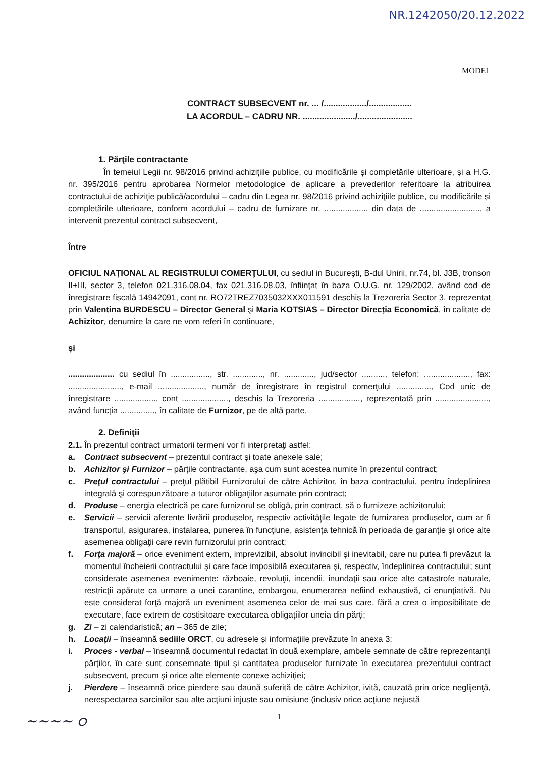NR.1242050/20.12.2022
MODEL
CONTRACT SUBSECVENT nr. ... /................../..................
LA ACORDUL – CADRU NR. ....................../.......................
1. Părţile contractante
În temeiul Legii nr. 98/2016 privind achizițiile publice, cu modificările și completările ulterioare, și a H.G. nr. 395/2016 pentru aprobarea Normelor metodologice de aplicare a prevederilor referitoare la atribuirea contractului de achiziţie publică/acordului – cadru din Legea nr. 98/2016 privind achiziţiile publice, cu modificările și completările ulterioare, conform acordului – cadru de furnizare nr. ................... din data de .........................., a intervenit prezentul contract subsecvent,
Între
OFICIUL NAŢIONAL AL REGISTRULUI COMERŢULUI, cu sediul in Bucureşti, B-dul Unirii, nr.74, bl. J3B, tronson II+III, sector 3, telefon 021.316.08.04, fax 021.316.08.03, înfiinţat în baza O.U.G. nr. 129/2002, având cod de înregistrare fiscală 14942091, cont nr. RO72TREZ7035032XXX011591 deschis la Trezoreria Sector 3, reprezentat prin Valentina BURDESCU – Director General şi Maria KOTSIAS – Director Direcția Economică, în calitate de Achizitor, denumire la care ne vom referi în continuare,
şi
.................... cu sediul în ................., str. ............., nr. ............., jud/sector .........., telefon: ...................., fax: ......................., e-mail ...................., număr de înregistrare în registrul comerţului ..............., Cod unic de înregistrare .................., cont ...................., deschis la Trezoreria .................., reprezentată prin ......................., având funcția ..............., în calitate de Furnizor, pe de altă parte,
2. Definiţii
2.1. În prezentul contract urmatorii termeni vor fi interpretaţi astfel:
a. Contract subsecvent – prezentul contract şi toate anexele sale;
b. Achizitor şi Furnizor – părţile contractante, aşa cum sunt acestea numite în prezentul contract;
c. Preţul contractului – preţul plătibil Furnizorului de către Achizitor, în baza contractului, pentru îndeplinirea integrală şi corespunzătoare a tuturor obligaţiilor asumate prin contract;
d. Produse – energia electrică pe care furnizorul se obligă, prin contract, să o furnizeze achizitorului;
e. Servicii – servicii aferente livrării produselor, respectiv activităţile legate de furnizarea produselor, cum ar fi transportul, asigurarea, instalarea, punerea în funcţiune, asistenţa tehnică în perioada de garanţie şi orice alte asemenea obligaţii care revin furnizorului prin contract;
f. Forţa majoră – orice eveniment extern, imprevizibil, absolut invincibil şi inevitabil, care nu putea fi prevăzut la momentul încheierii contractului şi care face imposibilă executarea şi, respectiv, îndeplinirea contractului; sunt considerate asemenea evenimente: războaie, revoluţii, incendii, inundaţii sau orice alte catastrofe naturale, restricţii apărute ca urmare a unei carantine, embargou, enumerarea nefiind exhaustivă, ci enunţiativă. Nu este considerat forţă majoră un eveniment asemenea celor de mai sus care, fără a crea o imposibilitate de executare, face extrem de costisitoare executarea obligaţiilor uneia din părţi;
g. Zi – zi calendaristică; an – 365 de zile;
h. Locaţii – înseamnă sediile ORCT, cu adresele și informațiile prevăzute în anexa 3;
i. Proces - verbal – înseamnă documentul redactat în două exemplare, ambele semnate de către reprezentanţii părţilor, în care sunt consemnate tipul și cantitatea produselor furnizate în executarea prezentului contract subsecvent, precum și orice alte elemente conexe achiziției;
j. Pierdere – înseamnă orice pierdere sau daună suferită de către Achizitor, ivită, cauzată prin orice neglijenţă, nerespectarea sarcinilor sau alte acţiuni injuste sau omisiune (inclusiv orice acţiune nejustă
1
~~~~ ഠ